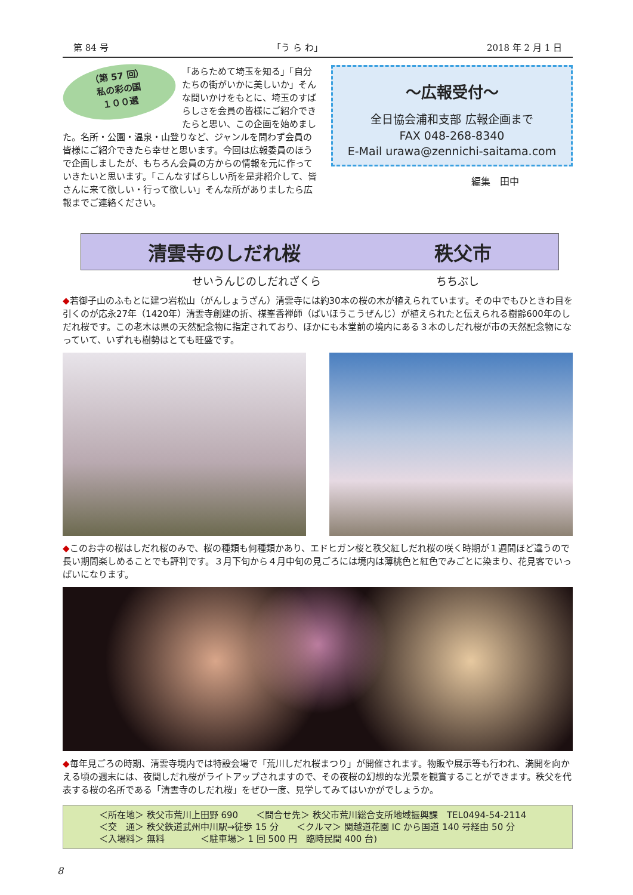第 84 号 「う ら わ」 2018 年 2 月 1 日
（第 57 回）
私の彩の国
１００選
「あらためて埼玉を知る」「自分たちの街がいかに美しいか」そんな問いかけをもとに、埼玉のすばらしさを会員の皆様にご紹介できたらと思い、この企画を始めました。名所・公園・温泉・山登りなど、ジャンルを問わず会員の皆様にご紹介できたら幸せと思います。今回は広報委員のほうで企画しましたが、もちろん会員の方からの情報を元に作っていきたいと思います。「こんなすばらしい所を是非紹介して、皆さんに来て欲しい・行って欲しい」そんな所がありましたら広報までご連絡ください。
～広報受付～
全日協会浦和支部 広報企画まで
FAX 048-268-8340
E-Mail urawa@zennichi-saitama.com
編集　田中
清雲寺のしだれ桜 秩父市
せいうんじのしだれざくら ちちぶし
◆若御子山のふもとに建つ岩松山（がんしょうざん）清雲寺には約30本の桜の木が植えられています。その中でもひときわ目を引くのが応永27年（1420年）清雲寺創建の折、楳峯香禅師（ばいほうこうぜんじ）が植えられたと伝えられる樹齢600年のしだれ桜です。この老木は県の天然記念物に指定されており、ほかにも本堂前の境内にある３本のしだれ桜が市の天然記念物になっていて、いずれも樹勢はとても旺盛です。
◆このお寺の桜はしだれ桜のみで、桜の種類も何種類かあり、エドヒガン桜と秩父紅しだれ桜の咲く時期が１週間ほど違うので長い期間楽しめることでも評判です。３月下旬から４月中旬の見ごろには境内は薄桃色と紅色でみごとに染まり、花見客でいっぱいになります。
◆毎年見ごろの時期、清雲寺境内では特設会場で「荒川しだれ桜まつり」が開催されます。物販や展示等も行われ、満開を向かえる頃の週末には、夜間しだれ桜がライトアップされますので、その夜桜の幻想的な光景を観賞することができます。秩父を代表する桜の名所である「清雲寺のしだれ桜」をぜひ一度、見学してみてはいかがでしょうか。
＜所在地＞ 秩父市荒川上田野 690　　＜問合せ先＞ 秩父市荒川総合支所地域振興課　TEL0494-54-2114
＜交　通＞ 秩父鉄道武州中川駅→徒歩 15 分　　＜クルマ＞ 関越道花園 IC から国道 140 号経由 50 分
＜入場料＞ 無料　　　　＜駐車場＞ 1 回 500 円　臨時民間 400 台)
8